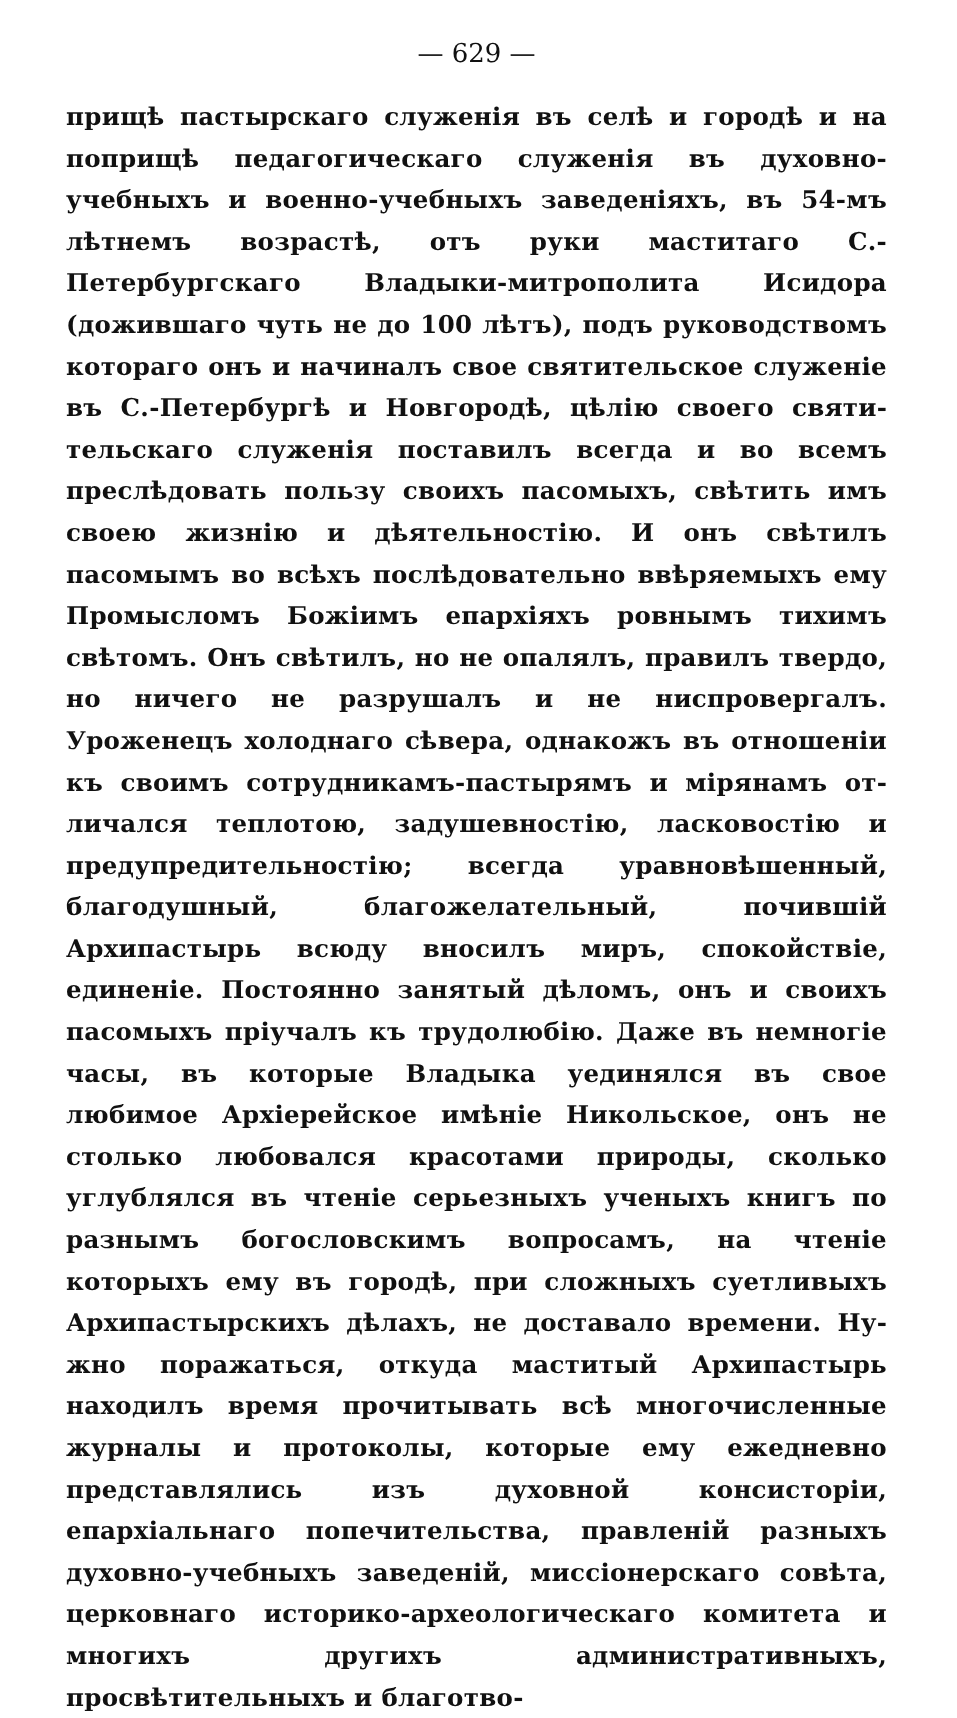— 629 —
прищѣ пастырскаго служенія въ селѣ и городѣ и на по­прищѣ педагогическаго служенія въ духовно-учебныхъ и военно-учебныхъ заведеніяхъ, въ 54-мъ лѣтнемъ возрастѣ, отъ руки маститаго С.-Петербургскаго Владыки-митрополита Исидора (дожившаго чуть не до 100 лѣтъ), подъ руковод­ствомъ котораго онъ и начиналъ свое святительское слу­женіе въ С.-Петербургѣ и Новгородѣ, цѣлію своего святи­тельскаго служенія поставилъ всегда и во всемъ преслѣдо­вать пользу своихъ пасомыхъ, свѣтить имъ своею жизнію и дѣятельностію. И онъ свѣтилъ пасомымъ во всѣхъ по­слѣдовательно ввѣряемыхъ ему Промысломъ Божіимъ епар­хіяхъ ровнымъ тихимъ свѣтомъ. Онъ свѣтилъ, но не опа­лялъ, правилъ твердо, но ничего не разрушалъ и не ни­спровергалъ. Уроженецъ холоднаго сѣвера, однакожъ въ от­ношеніи къ своимъ сотрудникамъ-пастырямъ и мірянамъ от­личался теплотою, задушевностію, ласковостію и предупре­дительностію; всегда уравновѣшенный, благодушный, благо­желательный, почившій Архипастырь всюду вносилъ миръ, спокойствіе, единеніе. Постоянно занятый дѣломъ, онъ и своихъ пасомыхъ пріучалъ къ трудолюбію. Даже въ немно­гіе часы, въ которые Владыка уединялся въ свое любимое Архіерейское имѣніе Никольское, онъ не столько любовался красотами природы, сколько углублялся въ чтеніе серьез­ныхъ ученыхъ книгъ по разнымъ богословскимъ вопросамъ, на чтеніе которыхъ ему въ городѣ, при сложныхъ суетли­выхъ Архипастырскихъ дѣлахъ, не доставало времени. Ну­жно поражаться, откуда маститый Архипастырь находилъ время прочитывать всѣ многочисленные журналы и прото­колы, которые ему ежедневно представлялись изъ духовной консисторіи, епархіальнаго попечительства, правленій раз­ныхъ духовно-учебныхъ заведеній, миссіонерскаго совѣта, церковнаго историко-археологическаго комитета и многихъ другихъ административныхъ, просвѣтительныхъ и благотво-